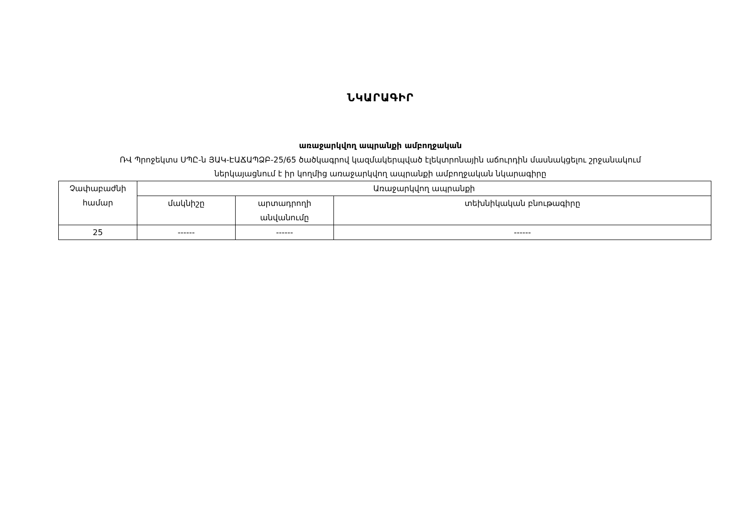ՆԿԱՐԱԳԻՐ
առաջարկվող ապրանքի ամբողջական
ՌՎ Պրոջեկտս ՍՊԸ-ն ՅԱԿ-ԷԱՃԱՊՁԲ-25/65 ծածկագրով կազմակերպված էլեկտրոնային աճուրդին մասնակցելու շրջանակում
ներկայացնում է իր կողմից առաջարկվող ապրանքի ամբողջական նկարագիրը
| Չափաբաժնի համար | Առաջարկվող ապրանքի | | |
| --- | --- | --- | --- |
| | մակնիշը | արտադրողի անվանումը | տեխնիկական բնութագիրը |
| 25 | ------ | ------ | ------ |